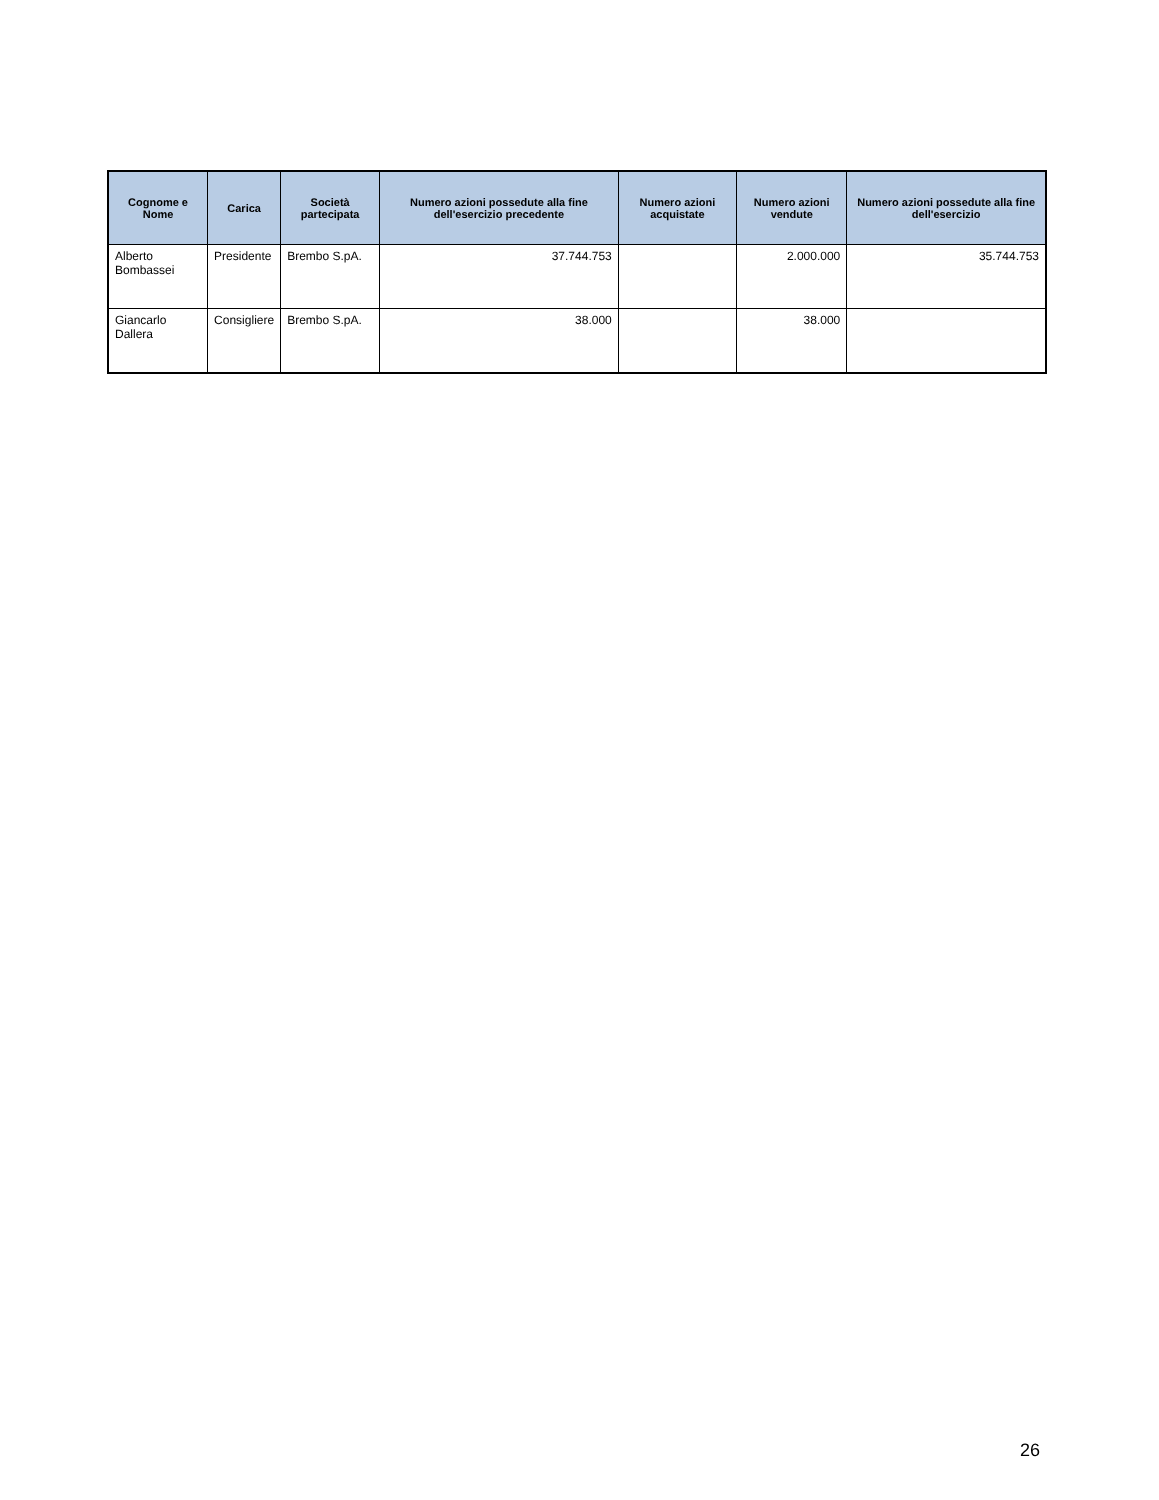| Cognome e Nome | Carica | Società partecipata | Numero azioni possedute alla fine dell'esercizio precedente | Numero azioni acquistate | Numero azioni vendute | Numero azioni possedute alla fine dell'esercizio |
| --- | --- | --- | --- | --- | --- | --- |
| Alberto Bombassei | Presidente | Brembo S.pA. | 37.744.753 | | 2.000.000 | 35.744.753 |
| Giancarlo Dallera | Consigliere | Brembo S.pA. | 38.000 | | 38.000 | |
26